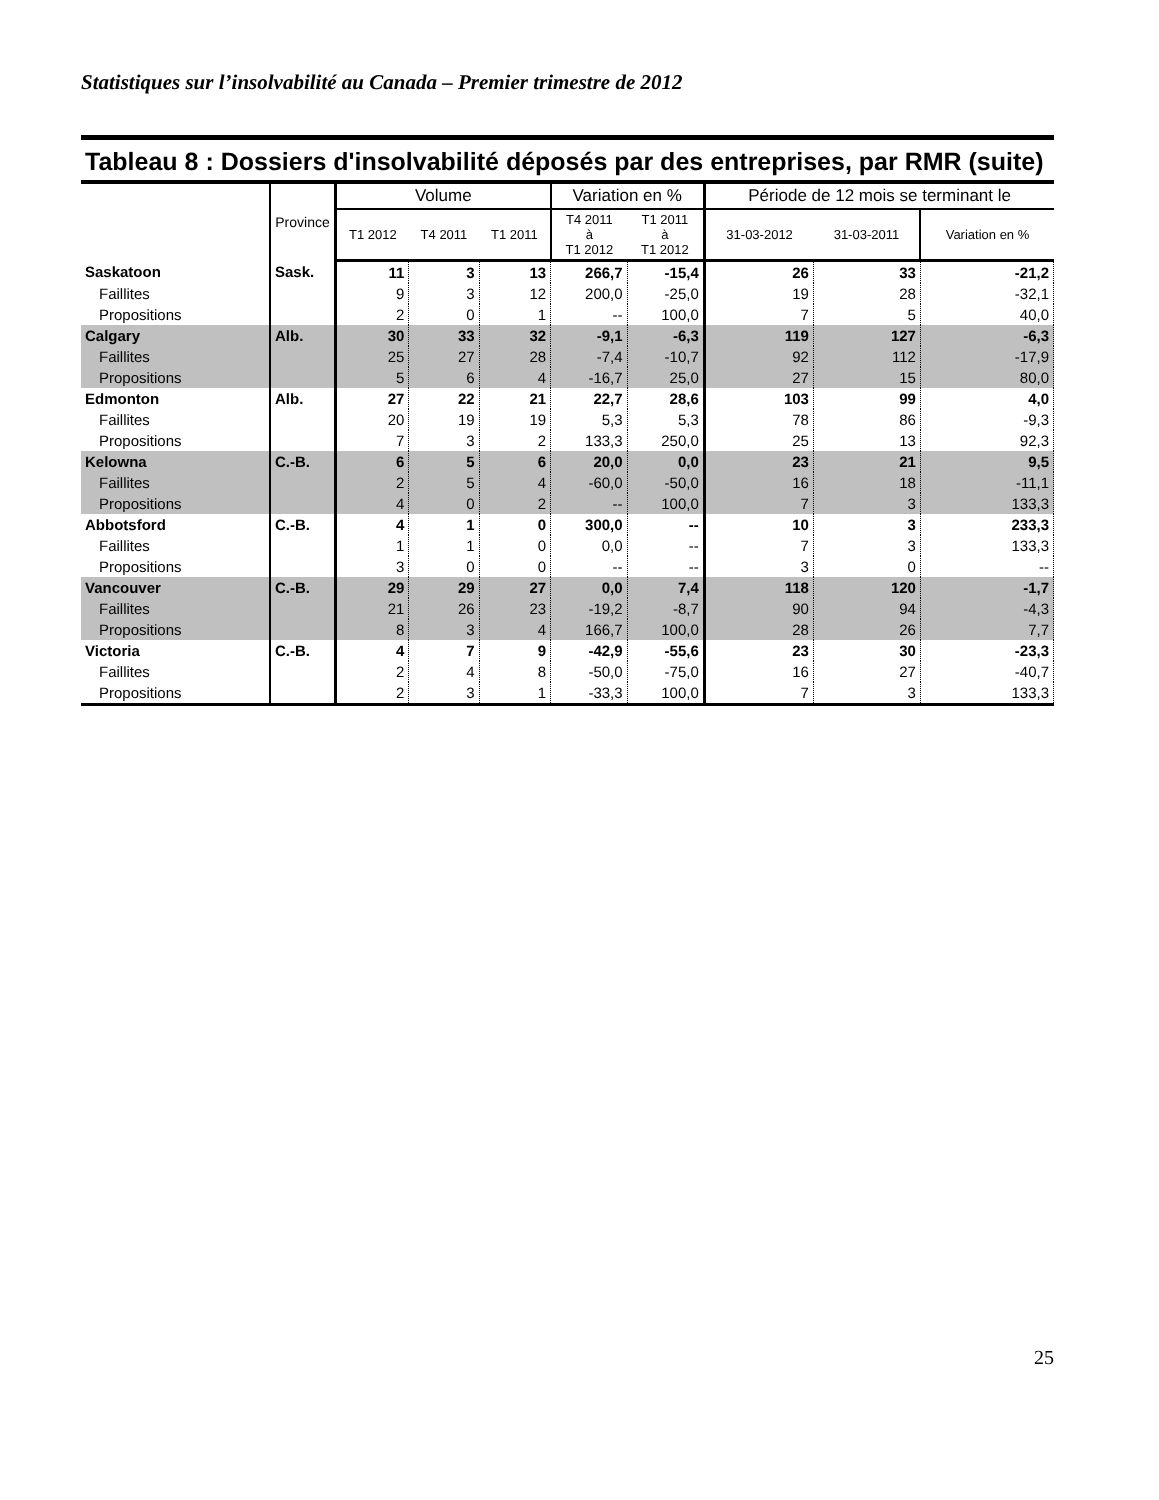Statistiques sur l’insolvabilité au Canada – Premier trimestre de 2012
Tableau 8 : Dossiers d'insolvabilité déposés par des entreprises, par RMR (suite)
| | Province | Volume | | | Variation en % | | Période de 12 mois se terminant le | | |
| --- | --- | --- | --- | --- | --- | --- | --- | --- | --- |
| | | T1 2012 | T4 2011 | T1 2011 | T4 2011 à T1 2012 | T1 2011 à T1 2012 | 31-03-2012 | 31-03-2011 | Variation en % |
| Saskatoon | Sask. | 11 | 3 | 13 | 266,7 | -15,4 | 26 | 33 | -21,2 |
| Faillites | | 9 | 3 | 12 | 200,0 | -25,0 | 19 | 28 | -32,1 |
| Propositions | | 2 | 0 | 1 | -- | 100,0 | 7 | 5 | 40,0 |
| Calgary | Alb. | 30 | 33 | 32 | -9,1 | -6,3 | 119 | 127 | -6,3 |
| Faillites | | 25 | 27 | 28 | -7,4 | -10,7 | 92 | 112 | -17,9 |
| Propositions | | 5 | 6 | 4 | -16,7 | 25,0 | 27 | 15 | 80,0 |
| Edmonton | Alb. | 27 | 22 | 21 | 22,7 | 28,6 | 103 | 99 | 4,0 |
| Faillites | | 20 | 19 | 19 | 5,3 | 5,3 | 78 | 86 | -9,3 |
| Propositions | | 7 | 3 | 2 | 133,3 | 250,0 | 25 | 13 | 92,3 |
| Kelowna | C.-B. | 6 | 5 | 6 | 20,0 | 0,0 | 23 | 21 | 9,5 |
| Faillites | | 2 | 5 | 4 | -60,0 | -50,0 | 16 | 18 | -11,1 |
| Propositions | | 4 | 0 | 2 | -- | 100,0 | 7 | 3 | 133,3 |
| Abbotsford | C.-B. | 4 | 1 | 0 | 300,0 | -- | 10 | 3 | 233,3 |
| Faillites | | 1 | 1 | 0 | 0,0 | -- | 7 | 3 | 133,3 |
| Propositions | | 3 | 0 | 0 | -- | -- | 3 | 0 | -- |
| Vancouver | C.-B. | 29 | 29 | 27 | 0,0 | 7,4 | 118 | 120 | -1,7 |
| Faillites | | 21 | 26 | 23 | -19,2 | -8,7 | 90 | 94 | -4,3 |
| Propositions | | 8 | 3 | 4 | 166,7 | 100,0 | 28 | 26 | 7,7 |
| Victoria | C.-B. | 4 | 7 | 9 | -42,9 | -55,6 | 23 | 30 | -23,3 |
| Faillites | | 2 | 4 | 8 | -50,0 | -75,0 | 16 | 27 | -40,7 |
| Propositions | | 2 | 3 | 1 | -33,3 | 100,0 | 7 | 3 | 133,3 |
25